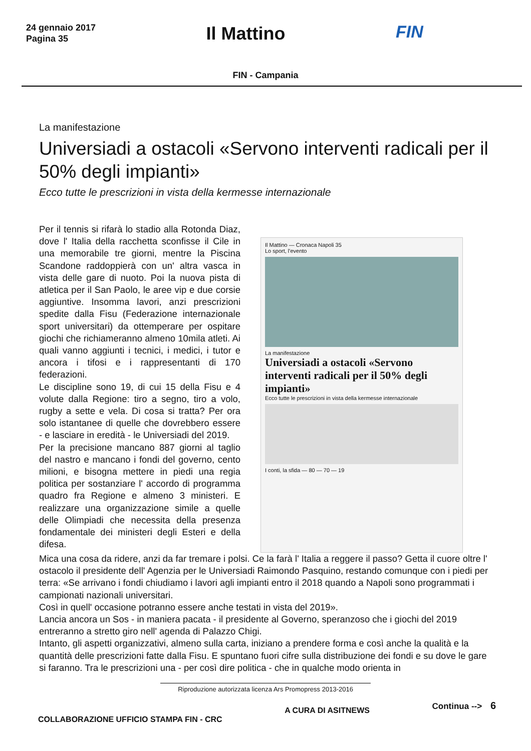24 gennaio 2017
Pagina 35
Il Mattino FIN
FIN - Campania
La manifestazione
Universiadi a ostacoli «Servono interventi radicali per il 50% degli impianti»
Ecco tutte le prescrizioni in vista della kermesse internazionale
Per il tennis si rifarà lo stadio alla Rotonda Diaz, dove l' Italia della racchetta sconfisse il Cile in una memorabile tre giorni, mentre la Piscina Scandone raddoppierà con un' altra vasca in vista delle gare di nuoto. Poi la nuova pista di atletica per il San Paolo, le aree vip e due corsie aggiuntive. Insomma lavori, anzi prescrizioni spedite dalla Fisu (Federazione internazionale sport universitari) da ottemperare per ospitare giochi che richiameranno almeno 10mila atleti. Ai quali vanno aggiunti i tecnici, i medici, i tutor e ancora i tifosi e i rappresentanti di 170 federazioni.
Le discipline sono 19, di cui 15 della Fisu e 4 volute dalla Regione: tiro a segno, tiro a volo, rugby a sette e vela. Di cosa si tratta? Per ora solo istantanee di quelle che dovrebbero essere - e lasciare in eredità - le Universiadi del 2019.
Per la precisione mancano 887 giorni al taglio del nastro e mancano i fondi del governo, cento milioni, e bisogna mettere in piedi una regia politica per sostanziare l' accordo di programma quadro fra Regione e almeno 3 ministeri. E realizzare una organizzazione simile a quelle delle Olimpiadi che necessita della presenza fondamentale dei ministeri degli Esteri e della difesa.
Il Mattino — Cronaca Napoli 35
Lo sport, l'evento
La manifestazione
Universiadi a ostacoli «Servono interventi radicali per il 50% degli impianti»
Ecco tutte le prescrizioni in vista della kermesse internazionale
I conti, la sfida — 80 — 70 — 19
Mica una cosa da ridere, anzi da far tremare i polsi. Ce la farà l' Italia a reggere il passo? Getta il cuore oltre l' ostacolo il presidente dell' Agenzia per le Universiadi Raimondo Pasquino, restando comunque con i piedi per terra: «Se arrivano i fondi chiudiamo i lavori agli impianti entro il 2018 quando a Napoli sono programmati i campionati nazionali universitari.
Così in quell' occasione potranno essere anche testati in vista del 2019».
Lancia ancora un Sos - in maniera pacata - il presidente al Governo, speranzoso che i giochi del 2019 entreranno a stretto giro nell' agenda di Palazzo Chigi.
Intanto, gli aspetti organizzativi, almeno sulla carta, iniziano a prendere forma e così anche la qualità e la quantità delle prescrizioni fatte dalla Fisu. E spuntano fuori cifre sulla distribuzione dei fondi e su dove le gare si faranno. Tra le prescrizioni una - per così dire politica - che in qualche modo orienta in
Riproduzione autorizzata licenza Ars Promopress 2013-2016
COLLABORAZIONE UFFICIO STAMPA FIN - CRC
A CURA DI ASITNEWS
Continua --> 6